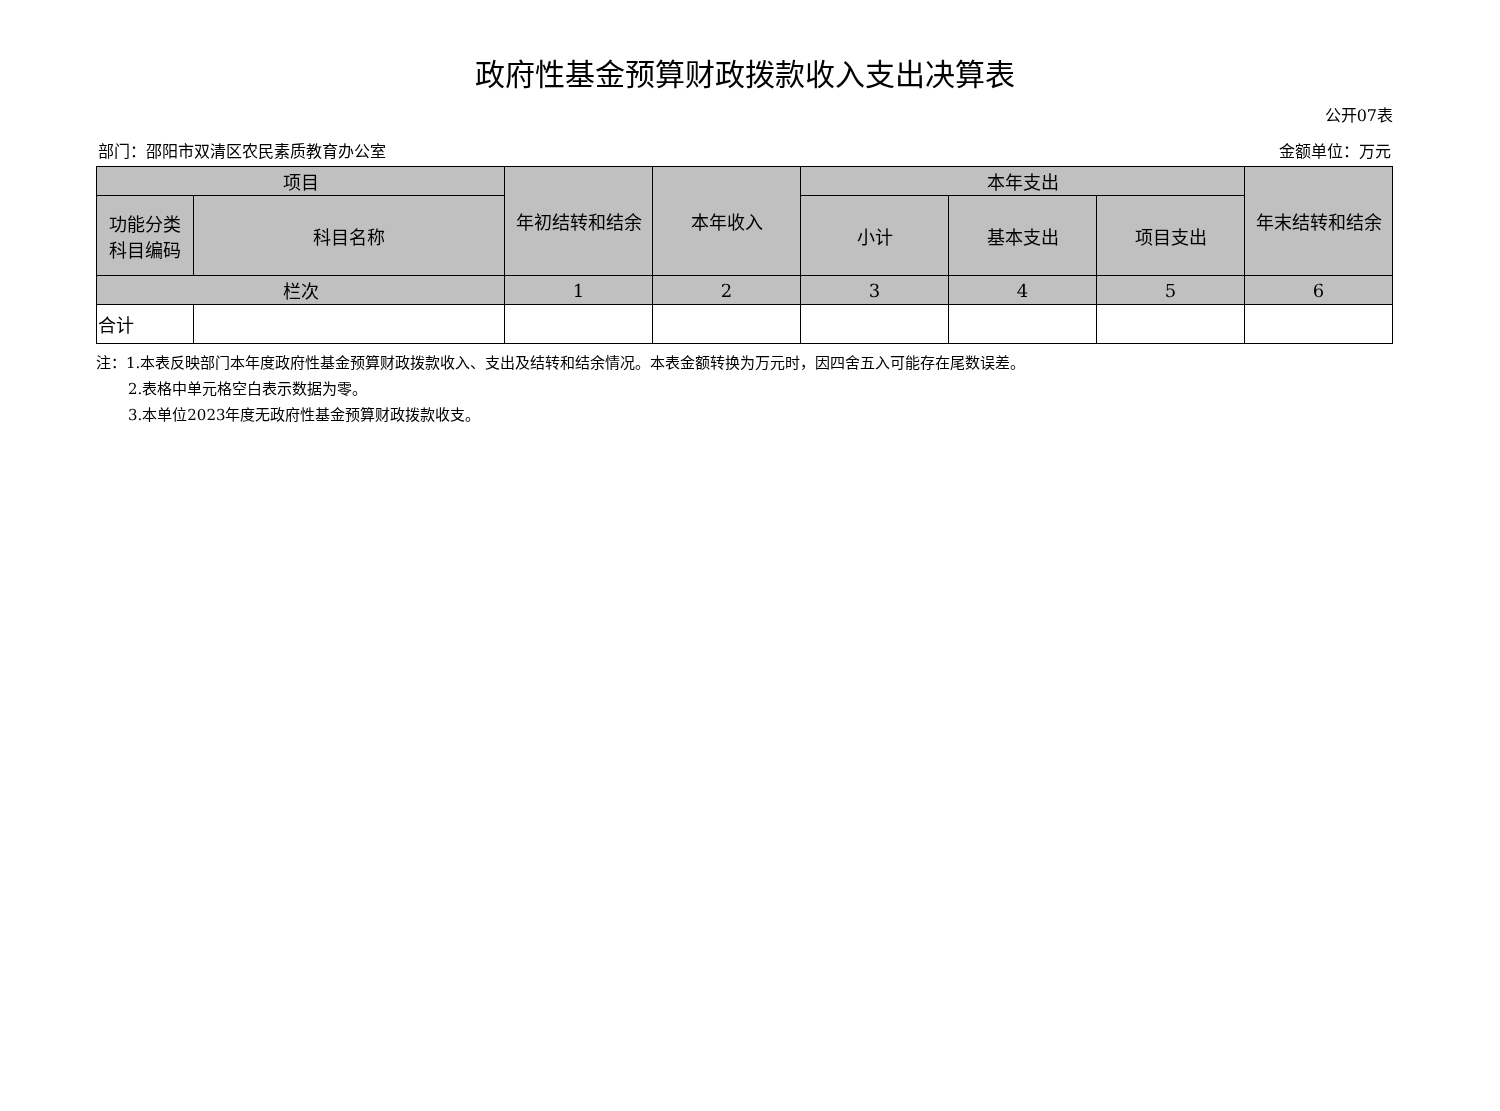政府性基金预算财政拨款收入支出决算表
公开07表
部门：邵阳市双清区农民素质教育办公室 金额单位：万元
| 项目 | | 年初结转和结余 | 本年收入 | 本年支出 | | | 年末结转和结余 |
| --- | --- | --- | --- | --- | --- | --- | --- |
| 功能分类 科目编码 | 科目名称 | | | 小计 | 基本支出 | 项目支出 | |
| 栏次 | | 1 | 2 | 3 | 4 | 5 | 6 |
| 合计 | | | | | | | |
注：1.本表反映部门本年度政府性基金预算财政拨款收入、支出及结转和结余情况。本表金额转换为万元时，因四舍五入可能存在尾数误差。
2.表格中单元格空白表示数据为零。
3.本单位2023年度无政府性基金预算财政拨款收支。